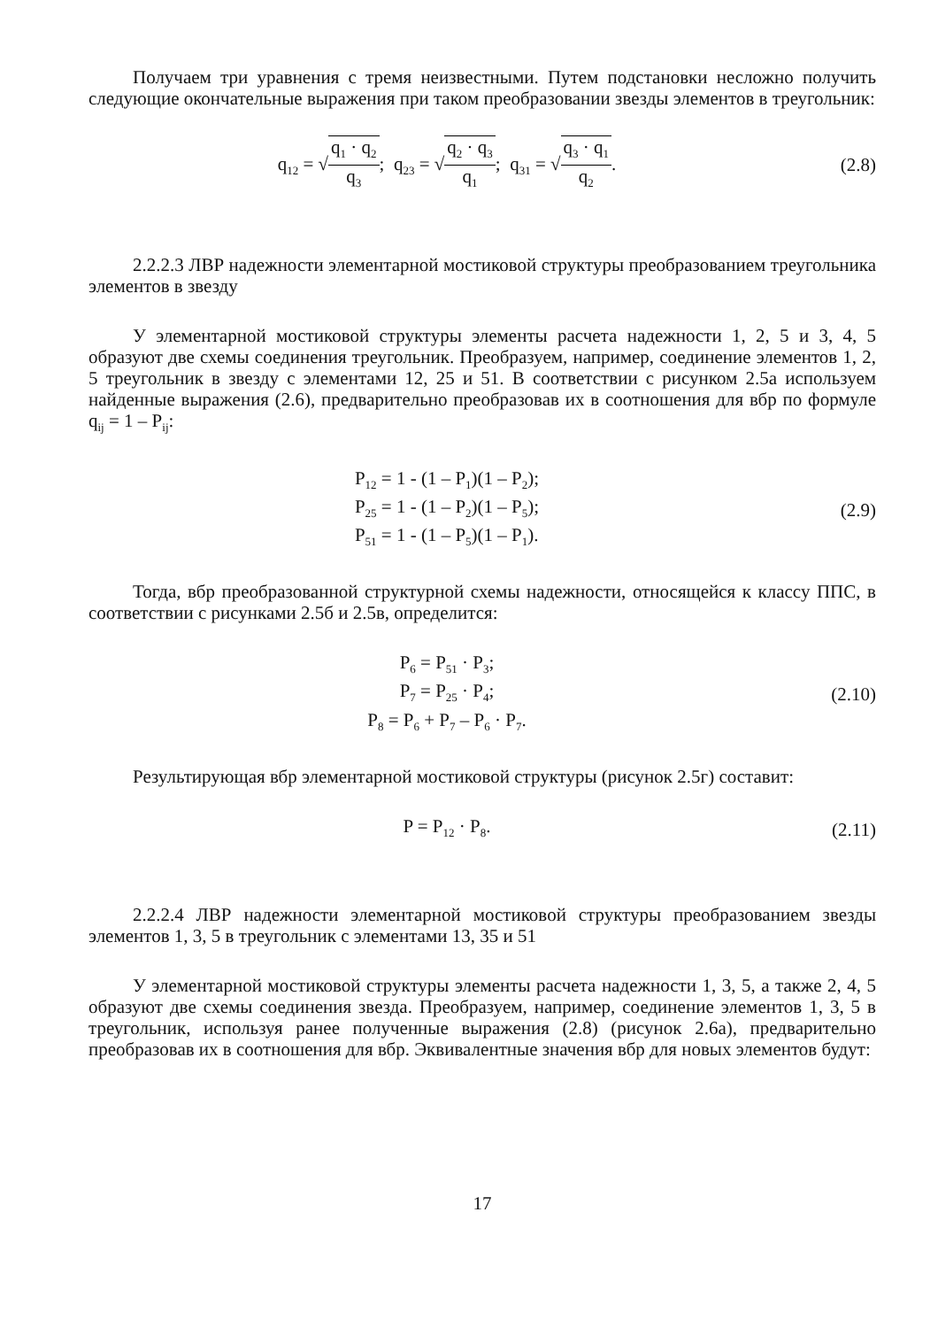Получаем три уравнения с тремя неизвестными. Путем подстановки несложно получить следующие окончательные выражения при таком преобразовании звезды элементов в треугольник:
q<sub>12</sub> = √q<sub>1</sub> · q<sub>2</sub> q<sub>3</sub>; q<sub>23</sub> = √q<sub>2</sub> · q<sub>3</sub> q<sub>1</sub>; q<sub>31</sub> = √q<sub>3</sub> · q<sub>1</sub> q<sub>2</sub>.
(2.8)
2.2.2.3 ЛВР надежности элементарной мостиковой структуры преобразованием треугольника элементов в звезду
У элементарной мостиковой структуры элементы расчета надежности 1, 2, 5 и 3, 4, 5 образуют две схемы соединения треугольник. Преобразуем, например, соединение элементов 1, 2, 5 треугольник в звезду с элементами 12, 25 и 51. В соответствии с рисунком 2.5а используем найденные выражения (2.6), предварительно преобразовав их в соотношения для вбр по формуле q<sub>ij</sub> = 1 – P<sub>ij</sub>:
P<sub>12</sub> = 1 - (1 – P<sub>1</sub>)(1 – P<sub>2</sub>);
P<sub>25</sub> = 1 - (1 – P<sub>2</sub>)(1 – P<sub>5</sub>);
P<sub>51</sub> = 1 - (1 – P<sub>5</sub>)(1 – P<sub>1</sub>).
(2.9)
Тогда, вбр преобразованной структурной схемы надежности, относящейся к классу ППС, в соответствии с рисунками 2.5б и 2.5в, определится:
P<sub>6</sub> = P<sub>51</sub> · P<sub>3</sub>;
P<sub>7</sub> = P<sub>25</sub> · P<sub>4</sub>;
P<sub>8</sub> = P<sub>6</sub> + P<sub>7</sub> – P<sub>6</sub> · P<sub>7</sub>.
(2.10)
Результирующая вбр элементарной мостиковой структуры (рисунок 2.5г) составит:
P = P<sub>12</sub> · P<sub>8</sub>. (2.11)
2.2.2.4 ЛВР надежности элементарной мостиковой структуры преобразованием звезды элементов 1, 3, 5 в треугольник с элементами 13, 35 и 51
У элементарной мостиковой структуры элементы расчета надежности 1, 3, 5, а также 2, 4, 5 образуют две схемы соединения звезда. Преобразуем, например, соединение элементов 1, 3, 5 в треугольник, используя ранее полученные выражения (2.8) (рисунок 2.6а), предварительно преобразовав их в соотношения для вбр. Эквивалентные значения вбр для новых элементов будут:
17